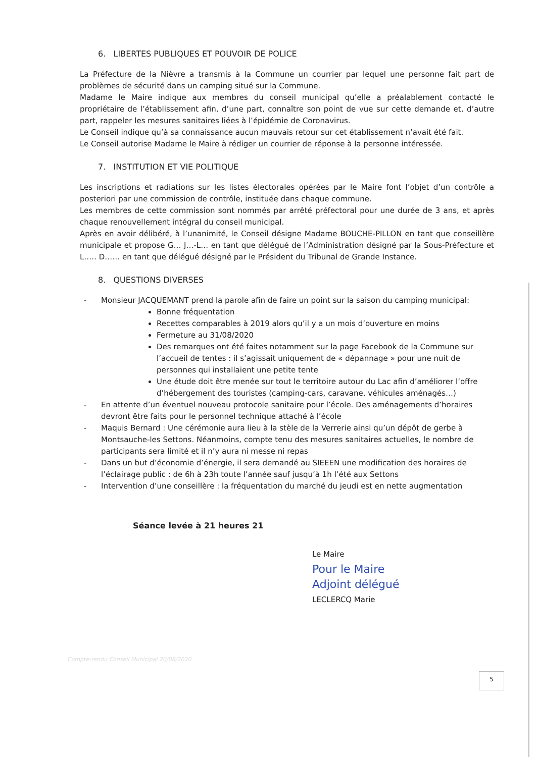6. LIBERTES PUBLIQUES ET POUVOIR DE POLICE
La Préfecture de la Nièvre a transmis à la Commune un courrier par lequel une personne fait part de problèmes de sécurité dans un camping situé sur la Commune.
Madame le Maire indique aux membres du conseil municipal qu’elle a préalablement contacté le propriétaire de l’établissement afin, d’une part, connaître son point de vue sur cette demande et, d’autre part, rappeler les mesures sanitaires liées à l’épidémie de Coronavirus.
Le Conseil indique qu’à sa connaissance aucun mauvais retour sur cet établissement n’avait été fait.
Le Conseil autorise Madame le Maire à rédiger un courrier de réponse à la personne intéressée.
7. INSTITUTION ET VIE POLITIQUE
Les inscriptions et radiations sur les listes électorales opérées par le Maire font l’objet d’un contrôle a posteriori par une commission de contrôle, instituée dans chaque commune.
Les membres de cette commission sont nommés par arrêté préfectoral pour une durée de 3 ans, et après chaque renouvellement intégral du conseil municipal.
Après en avoir délibéré, à l’unanimité, le Conseil désigne Madame BOUCHE-PILLON en tant que conseillère municipale et propose G… J…-L… en tant que délégué de l’Administration désigné par la Sous-Préfecture et L….. D…… en tant que délégué désigné par le Président du Tribunal de Grande Instance.
8. QUESTIONS DIVERSES
- Monsieur JACQUEMANT prend la parole afin de faire un point sur la saison du camping municipal:
Bonne fréquentation
Recettes comparables à 2019 alors qu’il y a un mois d’ouverture en moins
Fermeture au 31/08/2020
Des remarques ont été faites notamment sur la page Facebook de la Commune sur l’accueil de tentes : il s’agissait uniquement de « dépannage » pour une nuit de personnes qui installaient une petite tente
Une étude doit être menée sur tout le territoire autour du Lac afin d’améliorer l’offre d’hébergement des touristes (camping-cars, caravane, véhicules aménagés…)
- En attente d’un éventuel nouveau protocole sanitaire pour l’école. Des aménagements d’horaires devront être faits pour le personnel technique attaché à l’école
- Maquis Bernard : Une cérémonie aura lieu à la stèle de la Verrerie ainsi qu’un dépôt de gerbe à Montsauche-les Settons. Néanmoins, compte tenu des mesures sanitaires actuelles, le nombre de participants sera limité et il n’y aura ni messe ni repas
- Dans un but d’économie d’énergie, il sera demandé au SIEEEN une modification des horaires de l’éclairage public : de 6h à 23h toute l’année sauf jusqu’à 1h l’été aux Settons
- Intervention d’une conseillère : la fréquentation du marché du jeudi est en nette augmentation
Séance levée à 21 heures 21
Le Maire
Pour le Maire
Adjoint délégué
LECLERCQ Marie
Compte-rendu Conseil Municipal 20/08/2020
5